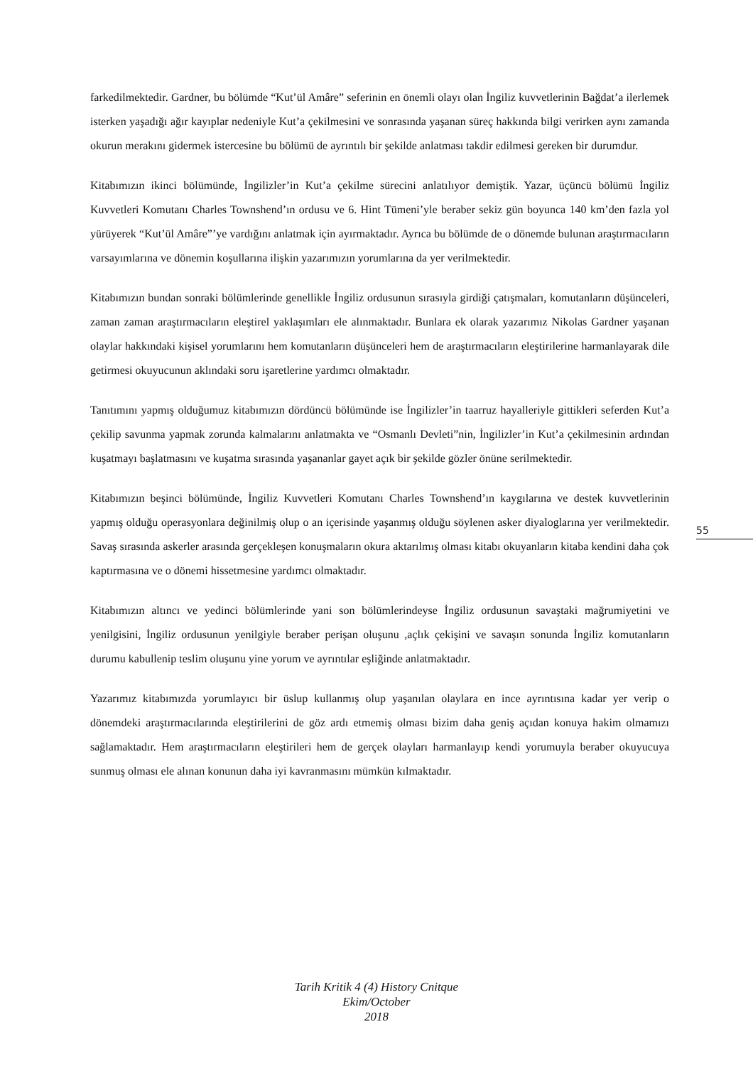farkedilmektedir. Gardner, bu bölümde “Kut’ül Amâre” seferinin en önemli olayı olan İngiliz kuvvetlerinin Bağdat’a ilerlemek isterken yaşadığı ağır kayıplar nedeniyle Kut’a çekilmesini ve sonrasında yaşanan süreç hakkında bilgi verirken aynı zamanda okurun merakını gidermek istercesine bu bölümü de ayrıntılı bir şekilde anlatması takdir edilmesi gereken bir durumdur.
Kitabımızın ikinci bölümünde, İngilizler’in Kut’a çekilme sürecini anlatılıyor demiştik. Yazar, üçüncü bölümü İngiliz Kuvvetleri Komutanı Charles Townshend’ın ordusu ve 6. Hint Tümeni’yle beraber sekiz gün boyunca 140 km’den fazla yol yürüyerek “Kut’ül Amâre”’ye vardığını anlatmak için ayırmaktadır. Ayrıca bu bölümde de o dönemde bulunan araştırmacıların varsayımlarına ve dönemin koşullarına ilişkin yazarımızın yorumlarına da yer verilmektedir.
Kitabımızın bundan sonraki bölümlerinde genellikle İngiliz ordusunun sırasıyla girdiği çatışmaları, komutanların düşünceleri, zaman zaman araştırmacıların eleştirel yaklaşımları ele alınmaktadır. Bunlara ek olarak yazarımız Nikolas Gardner yaşanan olaylar hakkındaki kişisel yorumlarını hem komutanların düşünceleri hem de araştırmacıların eleştirilerine harmanlayarak dile getirmesi okuyucunun aklındaki soru işaretlerine yardımcı olmaktadır.
Tanıtımını yapmış olduğumuz kitabımızın dördüncü bölümünde ise İngilizler’in taarruz hayalleriyle gittikleri seferden Kut’a çekilip savunma yapmak zorunda kalmalarını anlatmakta ve “Osmanlı Devleti”nin, İngilizler’in Kut’a çekilmesinin ardından kuşatmayı başlatmasını ve kuşatma sırasında yaşananlar gayet açık bir şekilde gözler önüne serilmektedir.
Kitabımızın beşinci bölümünde, İngiliz Kuvvetleri Komutanı Charles Townshend’ın kaygılarına ve destek kuvvetlerinin yapmış olduğu operasyonlara değinilmiş olup o an içerisinde yaşanmış olduğu söylenen asker diyaloglarına yer verilmektedir. Savaş sırasında askerler arasında gerçekleşen konuşmaların okura aktarılmış olması kitabı okuyanların kitaba kendini daha çok kaptırmasına ve o dönemi hissetmesine yardımcı olmaktadır.
Kitabımızın altıncı ve yedinci bölümlerinde yani son bölümlerindeyse İngiliz ordusunun savaştaki mağrumiyetini ve yenilgisini, İngiliz ordusunun yenilgiyle beraber perişan oluşunu ,açlık çekişini ve savaşın sonunda İngiliz komutanların durumu kabullenip teslim oluşunu yine yorum ve ayrıntılar eşliğinde anlatmaktadır.
Yazarımız kitabımızda yorumlayıcı bir üslup kullanmış olup yaşanılan olaylara en ince ayrıntısına kadar yer verip o dönemdeki araştırmacılarında eleştirilerini de göz ardı etmemiş olması bizim daha geniş açıdan konuya hakim olmamızı sağlamaktadır. Hem araştırmacıların eleştirileri hem de gerçek olayları harmanlayıp kendi yorumuyla beraber okuyucuya sunmuş olması ele alınan konunun daha iyi kavranmasını mümkün kılmaktadır.
55
Tarih Kritik 4 (4) History Cnitque
Ekim/October
2018